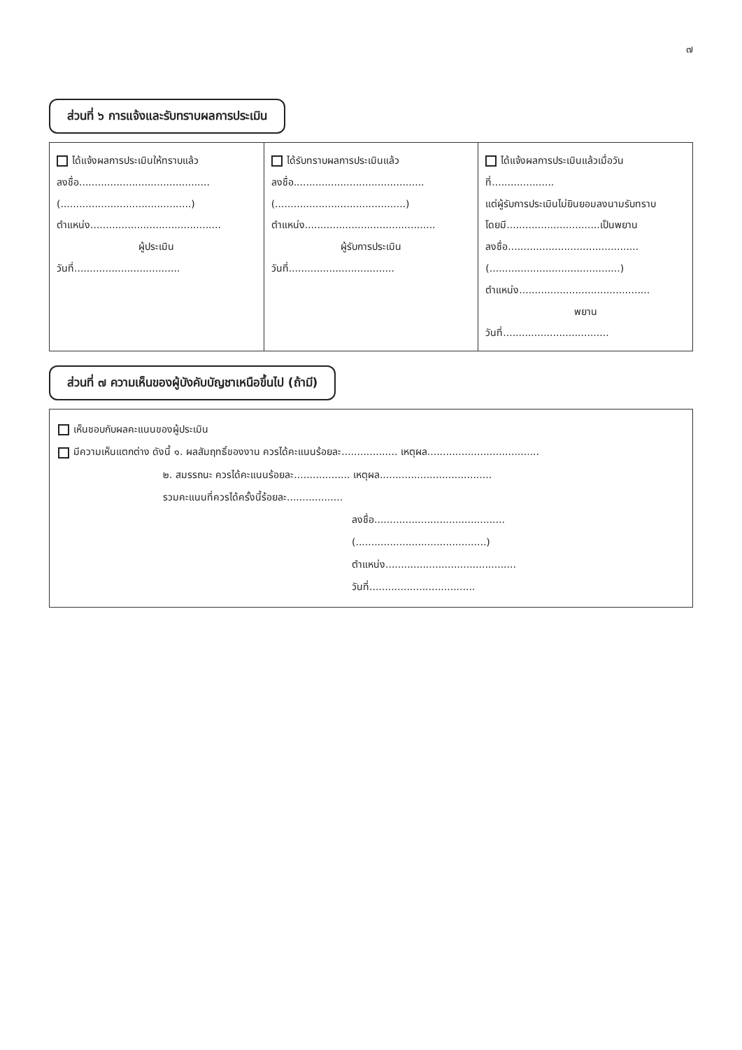๗
ส่วนที่ ๖ การแจ้งและรับทราบผลการประเมิน
| ได้แจ้งผลการประเมินให้ทราบแล้ว ลงชื่อ.......................................... (..........................................) ตำแหน่ง.......................................... ผู้ประเมิน วันที่.................................. | ได้รับทราบผลการประเมินแล้ว ลงชื่อ.......................................... (..........................................) ตำแหน่ง.......................................... ผู้รับการประเมิน วันที่.................................. | ได้แจ้งผลการประเมินแล้วเมื่อวันที่.................... แต่ผู้รับการประเมินไม่ยินยอมลงนามรับทราบ โดยมี..............................เป็นพยาน ลงชื่อ.......................................... (..........................................) ตำแหน่ง.......................................... พยาน วันที่.................................. |
ส่วนที่ ๗ ความเห็นของผู้บังคับบัญชาเหนือขึ้นไป (ถ้ามี)
เห็นชอบกับผลคะแนนของผู้ประเมิน
มีความเห็นแตกต่าง ดังนี้ ๑. ผลสัมฤทธิ์ของงาน ควรได้คะแนนร้อยละ.................. เหตุผล....................................
๒. สมรรถนะ ควรได้คะแนนร้อยละ.................. เหตุผล....................................
รวมคะแนนที่ควรได้ครั้งนี้ร้อยละ..................
ลงชื่อ..........................................
(..........................................)
ตำแหน่ง..........................................
วันที่..................................